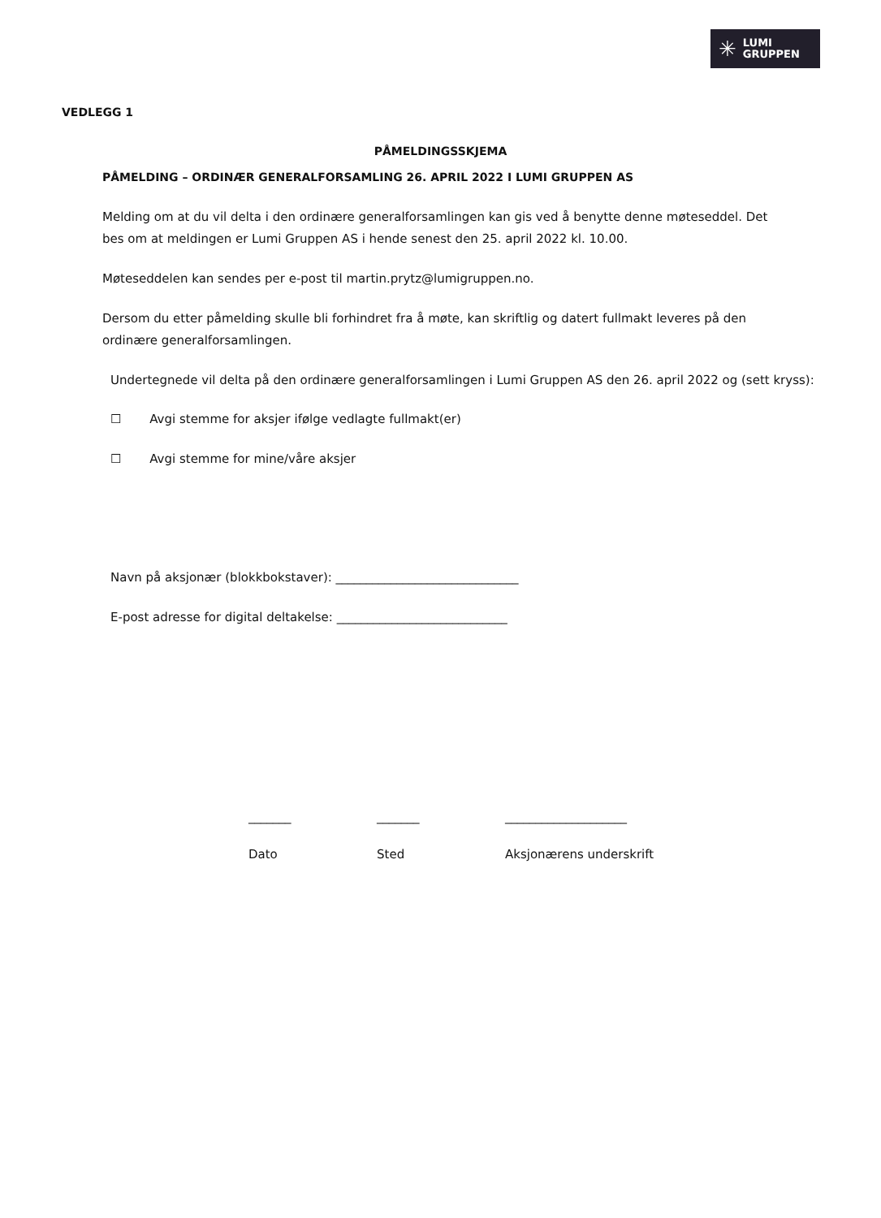✳
LUMI
GRUPPEN
VEDLEGG 1
PÅMELDINGSSKJEMA
PÅMELDING – ORDINÆR GENERALFORSAMLING 26. APRIL 2022 I LUMI GRUPPEN AS
Melding om at du vil delta i den ordinære generalforsamlingen kan gis ved å benytte denne møteseddel. Det bes om at meldingen er Lumi Gruppen AS i hende senest den 25. april 2022 kl. 10.00.
Møteseddelen kan sendes per e-post til martin.prytz@lumigruppen.no.
Dersom du etter påmelding skulle bli forhindret fra å møte, kan skriftlig og datert fullmakt leveres på den ordinære generalforsamlingen.
Undertegnede vil delta på den ordinære generalforsamlingen i Lumi Gruppen AS den 26. april 2022 og (sett kryss):
☐ Avgi stemme for aksjer ifølge vedlagte fullmakt(er)
☐ Avgi stemme for mine/våre aksjer
Navn på aksjonær (blokkbokstaver): ______________________________
E-post adresse for digital deltakelse: ____________________________
_______ _______ ____________________
Dato Sted Aksjonærens underskrift